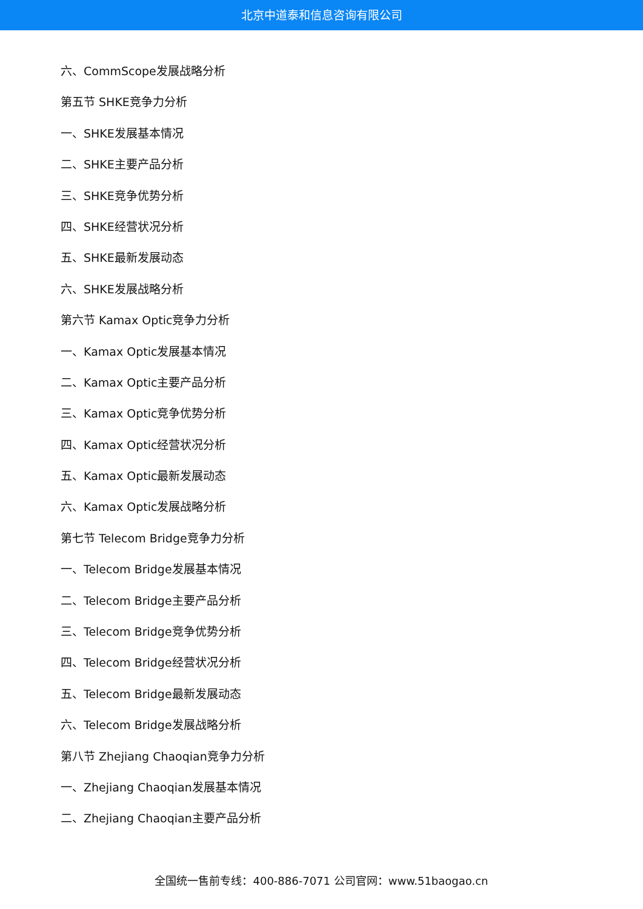北京中道泰和信息咨询有限公司
六、CommScope发展战略分析
第五节 SHKE竞争力分析
一、SHKE发展基本情况
二、SHKE主要产品分析
三、SHKE竞争优势分析
四、SHKE经营状况分析
五、SHKE最新发展动态
六、SHKE发展战略分析
第六节 Kamax Optic竞争力分析
一、Kamax Optic发展基本情况
二、Kamax Optic主要产品分析
三、Kamax Optic竞争优势分析
四、Kamax Optic经营状况分析
五、Kamax Optic最新发展动态
六、Kamax Optic发展战略分析
第七节 Telecom Bridge竞争力分析
一、Telecom Bridge发展基本情况
二、Telecom Bridge主要产品分析
三、Telecom Bridge竞争优势分析
四、Telecom Bridge经营状况分析
五、Telecom Bridge最新发展动态
六、Telecom Bridge发展战略分析
第八节 Zhejiang Chaoqian竞争力分析
一、Zhejiang Chaoqian发展基本情况
二、Zhejiang Chaoqian主要产品分析
全国统一售前专线：400-886-7071 公司官网：www.51baogao.cn